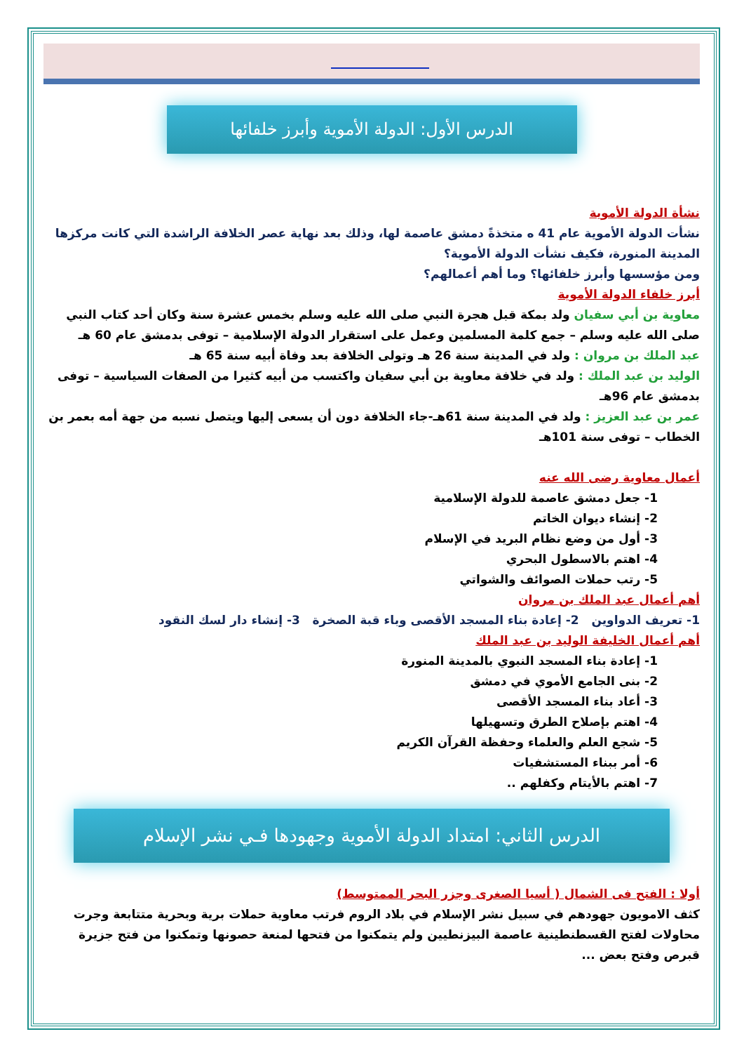الدرس الأول: الدولة الأموية وأبرز خلفائها
نشأة الدولة الأموية
نشأت الدولة الأموية عام 41 ه متخذةً دمشق عاصمة لها، وذلك بعد نهاية عصر الخلافة الراشدة التي كانت مركزها المدينة المنورة، فكيف نشأت الدولة الأموية؟
ومن مؤسسها وأبرز خلفائها؟ وما أهم أعمالهم؟
أبرز خلفاء الدولة الأموية
معاوية بن أبي سفيان ولد بمكة قبل هجرة النبي صلى الله عليه وسلم بخمس عشرة سنة وكان أحد كتاب النبي صلى الله عليه وسلم – جمع كلمة المسلمين وعمل على استقرار الدولة الإسلامية – توفى بدمشق عام 60 هـ
عبد الملك بن مروان : ولد في المدينة سنة 26 هـ وتولى الخلافة بعد وفاة أبيه سنة 65 هـ
الوليد بن عبد الملك : ولد في خلافة معاوية بن أبي سفيان واكتسب من أبيه كثيرا من الصفات السياسية – توفى بدمشق عام 96هـ
عمر بن عبد العزيز : ولد في المدينة سنة 61هـ-جاء الخلافة دون أن يسعى إليها ويتصل نسبه من جهة أمه بعمر بن الخطاب – توفى سنة 101هـ
أعمال معاوية رضى الله عنه
1- جعل دمشق عاصمة للدولة الإسلامية
2- إنشاء ديوان الخاتم
3- أول من وضع نظام البريد في الإسلام
4- اهتم بالاسطول البحري
5- رتب حملات الصوائف والشواتي
أهم أعمال عبد الملك بن مروان
1- تعريف الدواوين 2- إعادة بناء المسجد الأقصى وباء قبة الصخرة 3- إنشاء دار لسك النقود
أهم أعمال الخليفة الوليد بن عبد الملك
1- إعادة بناء المسجد النبوي بالمدينة المنورة
2- بنى الجامع الأموي في دمشق
3- أعاد بناء المسجد الأقصى
4- اهتم بإصلاح الطرق وتسهيلها
5- شجع العلم والعلماء وحفظة القرآن الكريم
6- أمر ببناء المستشفيات
7- اهتم بالأيتام وكفلهم ..
الدرس الثاني: امتداد الدولة الأموية وجهودها فـي نشر الإسلام
أولا : الفتح فى الشمال ( أسيا الصغرى وجزر البحر الممتوسط)
كثف الامويون جهودهم في سبيل نشر الإسلام في بلاد الروم فرتب معاوية حملات برية وبحرية متتابعة وجرت محاولات لفتح القسطنطينية عاصمة البيزنطيين ولم يتمكنوا من فتحها لمنعة حصونها وتمكنوا من فتح جزيرة قبرص وفتح بعض ...